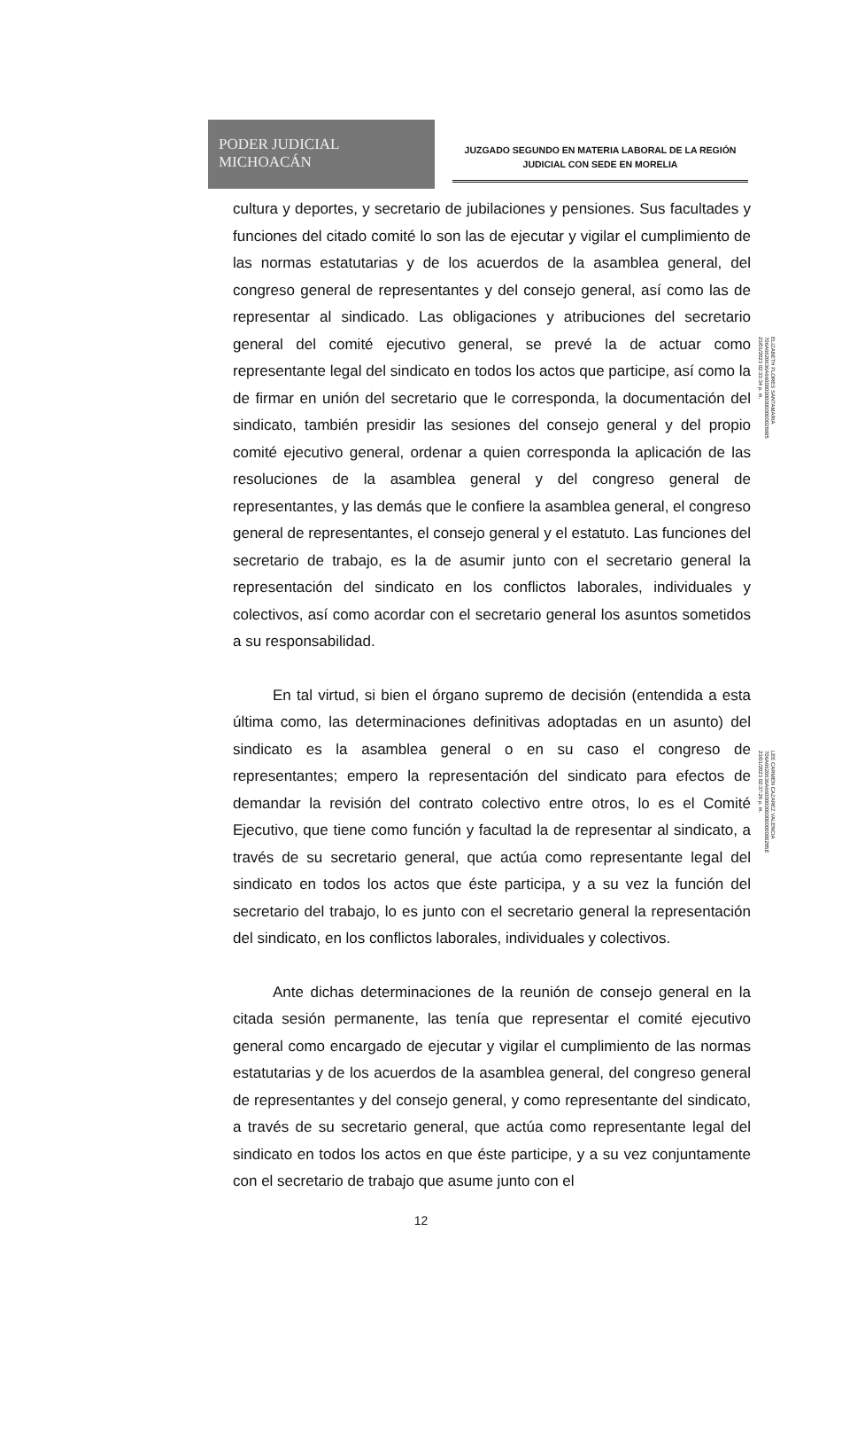PODER JUDICIAL
MICHOACÁN
JUZGADO SEGUNDO EN MATERIA LABORAL DE LA REGIÓN
JUDICIAL CON SEDE EN MORELIA
ELIZABETH FLORES SANTAMARIA
706A6620636A6600000000000000028685
23/01/2023 02:33:34 p. m.
LEE CARMEN CAZAREZ VALENCIA
706A6620636A660000000000000000285E
23/01/2023 02:37:26 p. m.
cultura y deportes, y secretario de jubilaciones y pensiones. Sus facultades y funciones del citado comité lo son las de ejecutar y vigilar el cumplimiento de las normas estatutarias y de los acuerdos de la asamblea general, del congreso general de representantes y del consejo general, así como las de representar al sindicado. Las obligaciones y atribuciones del secretario general del comité ejecutivo general, se prevé la de actuar como representante legal del sindicato en todos los actos que participe, así como la de firmar en unión del secretario que le corresponda, la documentación del sindicato, también presidir las sesiones del consejo general y del propio comité ejecutivo general, ordenar a quien corresponda la aplicación de las resoluciones de la asamblea general y del congreso general de representantes, y las demás que le confiere la asamblea general, el congreso general de representantes, el consejo general y el estatuto. Las funciones del secretario de trabajo, es la de asumir junto con el secretario general la representación del sindicato en los conflictos laborales, individuales y colectivos, así como acordar con el secretario general los asuntos sometidos a su responsabilidad.
En tal virtud, si bien el órgano supremo de decisión (entendida a esta última como, las determinaciones definitivas adoptadas en un asunto) del sindicato es la asamblea general o en su caso el congreso de representantes; empero la representación del sindicato para efectos de demandar la revisión del contrato colectivo entre otros, lo es el Comité Ejecutivo, que tiene como función y facultad la de representar al sindicato, a través de su secretario general, que actúa como representante legal del sindicato en todos los actos que éste participa, y a su vez la función del secretario del trabajo, lo es junto con el secretario general la representación del sindicato, en los conflictos laborales, individuales y colectivos.
Ante dichas determinaciones de la reunión de consejo general en la citada sesión permanente, las tenía que representar el comité ejecutivo general como encargado de ejecutar y vigilar el cumplimiento de las normas estatutarias y de los acuerdos de la asamblea general, del congreso general de representantes y del consejo general, y como representante del sindicato, a través de su secretario general, que actúa como representante legal del sindicato en todos los actos en que éste participe, y a su vez conjuntamente con el secretario de trabajo que asume junto con el
12